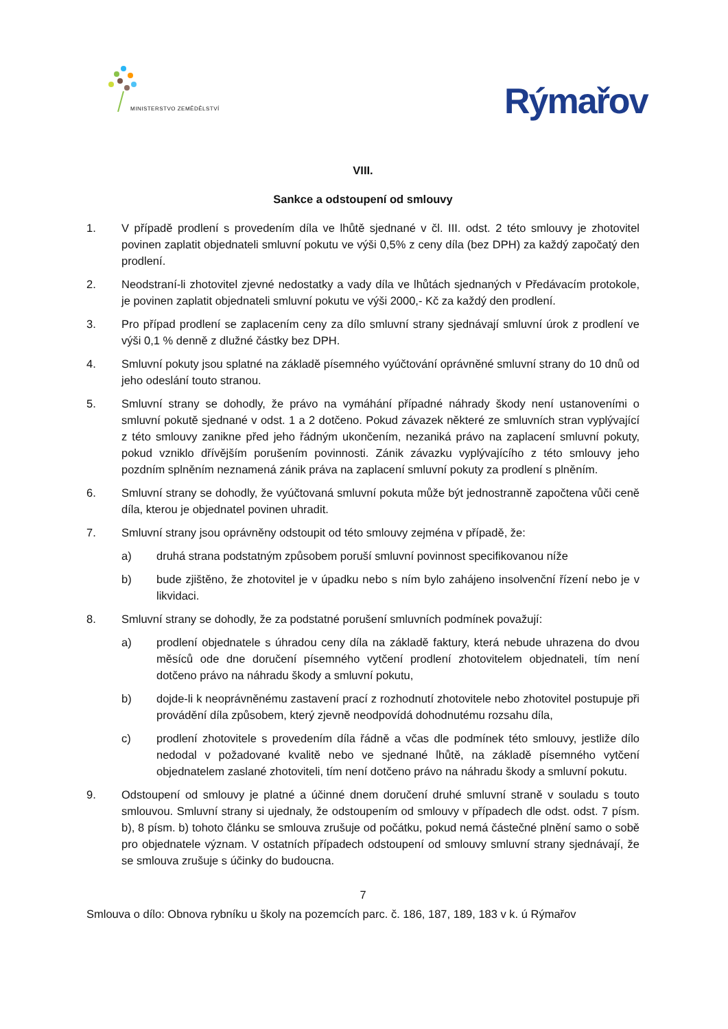MINISTERSTVO ZEMĚDĚLSTVÍ
Rýmařov
VIII.
Sankce a odstoupení od smlouvy
1. V případě prodlení s provedením díla ve lhůtě sjednané v čl. III. odst. 2 této smlouvy je zhotovitel povinen zaplatit objednateli smluvní pokutu ve výši 0,5% z ceny díla (bez DPH) za každý započatý den prodlení.
2. Neodstraní-li zhotovitel zjevné nedostatky a vady díla ve lhůtách sjednaných v Předávacím protokole, je povinen zaplatit objednateli smluvní pokutu ve výši 2000,- Kč za každý den prodlení.
3. Pro případ prodlení se zaplacením ceny za dílo smluvní strany sjednávají smluvní úrok z prodlení ve výši 0,1 % denně z dlužné částky bez DPH.
4. Smluvní pokuty jsou splatné na základě písemného vyúčtování oprávněné smluvní strany do 10 dnů od jeho odeslání touto stranou.
5. Smluvní strany se dohodly, že právo na vymáhání případné náhrady škody není ustanoveními o smluvní pokutě sjednané v odst. 1 a 2 dotčeno. Pokud závazek některé ze smluvních stran vyplývající z této smlouvy zanikne před jeho řádným ukončením, nezaniká právo na zaplacení smluvní pokuty, pokud vzniklo dřívějším porušením povinnosti. Zánik závazku vyplývajícího z této smlouvy jeho pozdním splněním neznamená zánik práva na zaplacení smluvní pokuty za prodlení s plněním.
6. Smluvní strany se dohodly, že vyúčtovaná smluvní pokuta může být jednostranně započtena vůči ceně díla, kterou je objednatel povinen uhradit.
7. Smluvní strany jsou oprávněny odstoupit od této smlouvy zejména v případě, že:
a) druhá strana podstatným způsobem poruší smluvní povinnost specifikovanou níže
b) bude zjištěno, že zhotovitel je v úpadku nebo s ním bylo zahájeno insolvenční řízení nebo je v likvidaci.
8. Smluvní strany se dohodly, že za podstatné porušení smluvních podmínek považují:
a) prodlení objednatele s úhradou ceny díla na základě faktury, která nebude uhrazena do dvou měsíců ode dne doručení písemného vytčení prodlení zhotovitelem objednateli, tím není dotčeno právo na náhradu škody a smluvní pokutu,
b) dojde-li k neoprávněnému zastavení prací z rozhodnutí zhotovitele nebo zhotovitel postupuje při provádění díla způsobem, který zjevně neodpovídá dohodnutému rozsahu díla,
c) prodlení zhotovitele s provedením díla řádně a včas dle podmínek této smlouvy, jestliže dílo nedodal v požadované kvalitě nebo ve sjednané lhůtě, na základě písemného vytčení objednatelem zaslané zhotoviteli, tím není dotčeno právo na náhradu škody a smluvní pokutu.
9. Odstoupení od smlouvy je platné a účinné dnem doručení druhé smluvní straně v souladu s touto smlouvou. Smluvní strany si ujednaly, že odstoupením od smlouvy v případech dle odst. odst. 7 písm. b), 8 písm. b) tohoto článku se smlouva zrušuje od počátku, pokud nemá částečné plnění samo o sobě pro objednatele význam. V ostatních případech odstoupení od smlouvy smluvní strany sjednávají, že se smlouva zrušuje s účinky do budoucna.
7
Smlouva o dílo: Obnova rybníku u školy na pozemcích parc. č. 186, 187, 189, 183 v k. ú Rýmařov